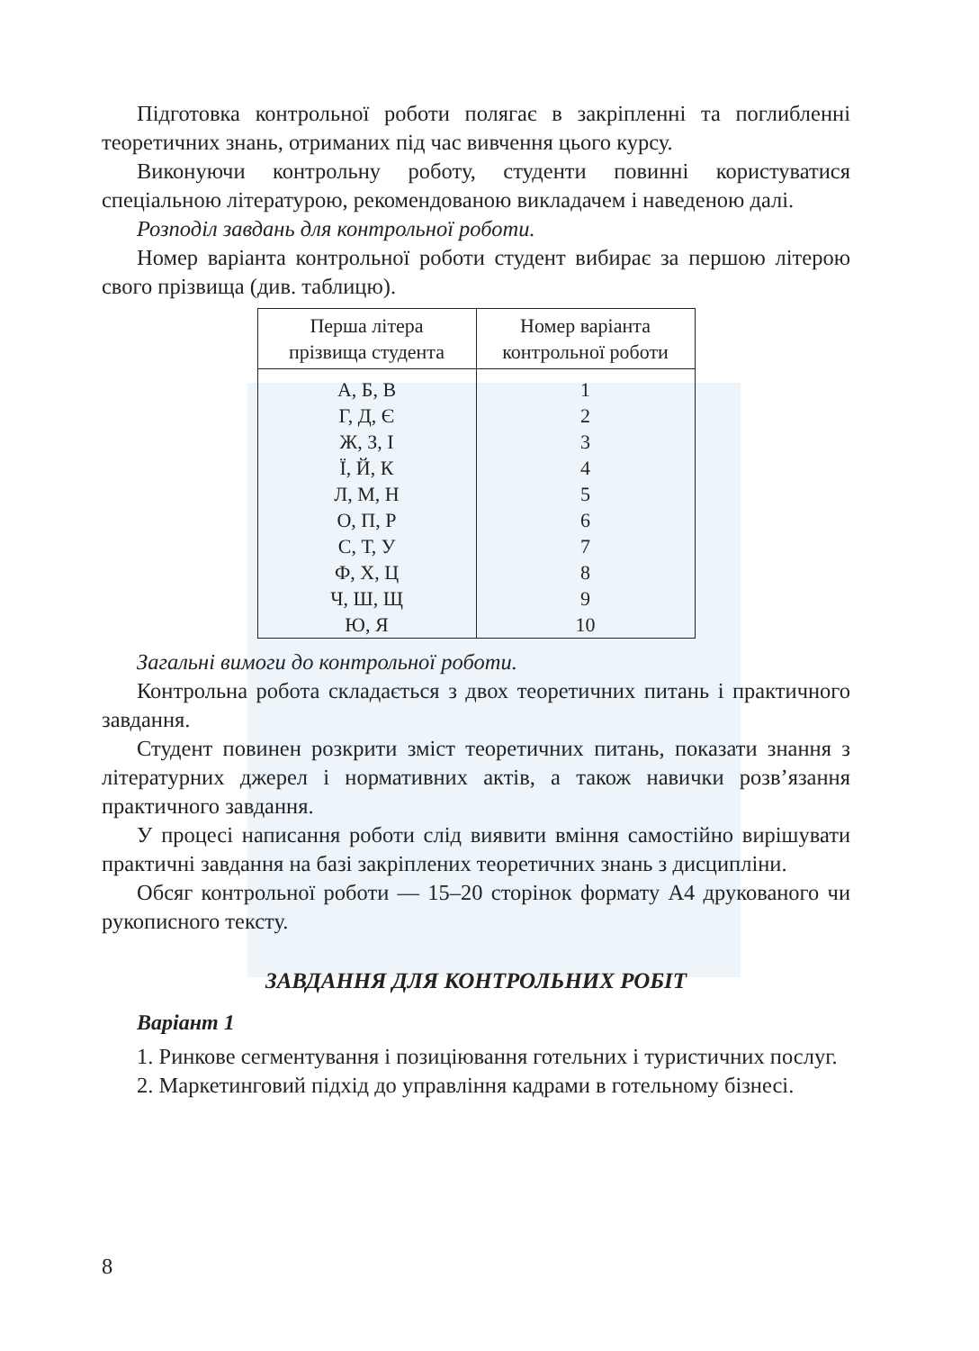Підготовка контрольної роботи полягає в закріпленні та поглибленні теоретичних знань, отриманих під час вивчення цього курсу.
Виконуючи контрольну роботу, студенти повинні користуватися спеціальною літературою, рекомендованою викладачем і наведеною далі.
Розподіл завдань для контрольної роботи.
Номер варіанта контрольної роботи студент вибирає за першою літерою свого прізвища (див. таблицю).
| Перша літера прізвища студента | Номер варіанта контрольної роботи |
| --- | --- |
| А, Б, В | 1 |
| Г, Д, Є | 2 |
| Ж, З, І | 3 |
| Ї, Й, К | 4 |
| Л, М, Н | 5 |
| О, П, Р | 6 |
| С, Т, У | 7 |
| Ф, Х, Ц | 8 |
| Ч, Ш, Щ | 9 |
| Ю, Я | 10 |
Загальні вимоги до контрольної роботи.
Контрольна робота складається з двох теоретичних питань і практичного завдання.
Студент повинен розкрити зміст теоретичних питань, показати знання з літературних джерел і нормативних актів, а також навички розв’язання практичного завдання.
У процесі написання роботи слід виявити вміння самостійно вирішувати практичні завдання на базі закріплених теоретичних знань з дисципліни.
Обсяг контрольної роботи — 15–20 сторінок формату А4 друкованого чи рукописного тексту.
ЗАВДАННЯ ДЛЯ КОНТРОЛЬНИХ РОБІТ
Варіант 1
1. Ринкове сегментування і позиціювання готельних і туристичних послуг.
2. Маркетинговий підхід до управління кадрами в готельному бізнесі.
8